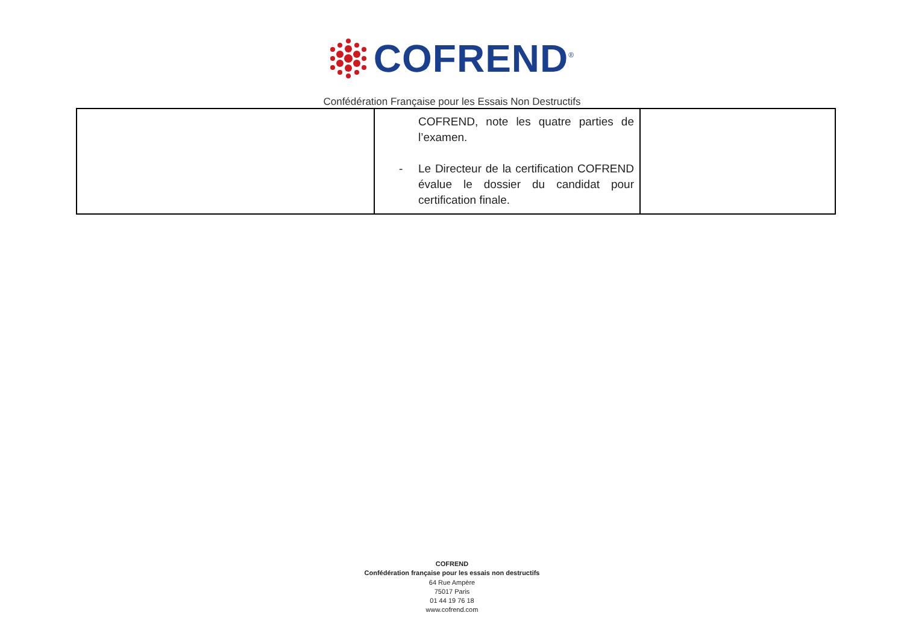COFREND<sup>®</sup>
Confédération Française pour les Essais Non Destructifs
| | COFREND, note les quatre parties de l’examen. - Le Directeur de la certification COFREND évalue le dossier du candidat pour certification finale. | |
COFREND
Confédération française pour les essais non destructifs
64 Rue Ampère
75017 Paris
01 44 19 76 18
www.cofrend.com